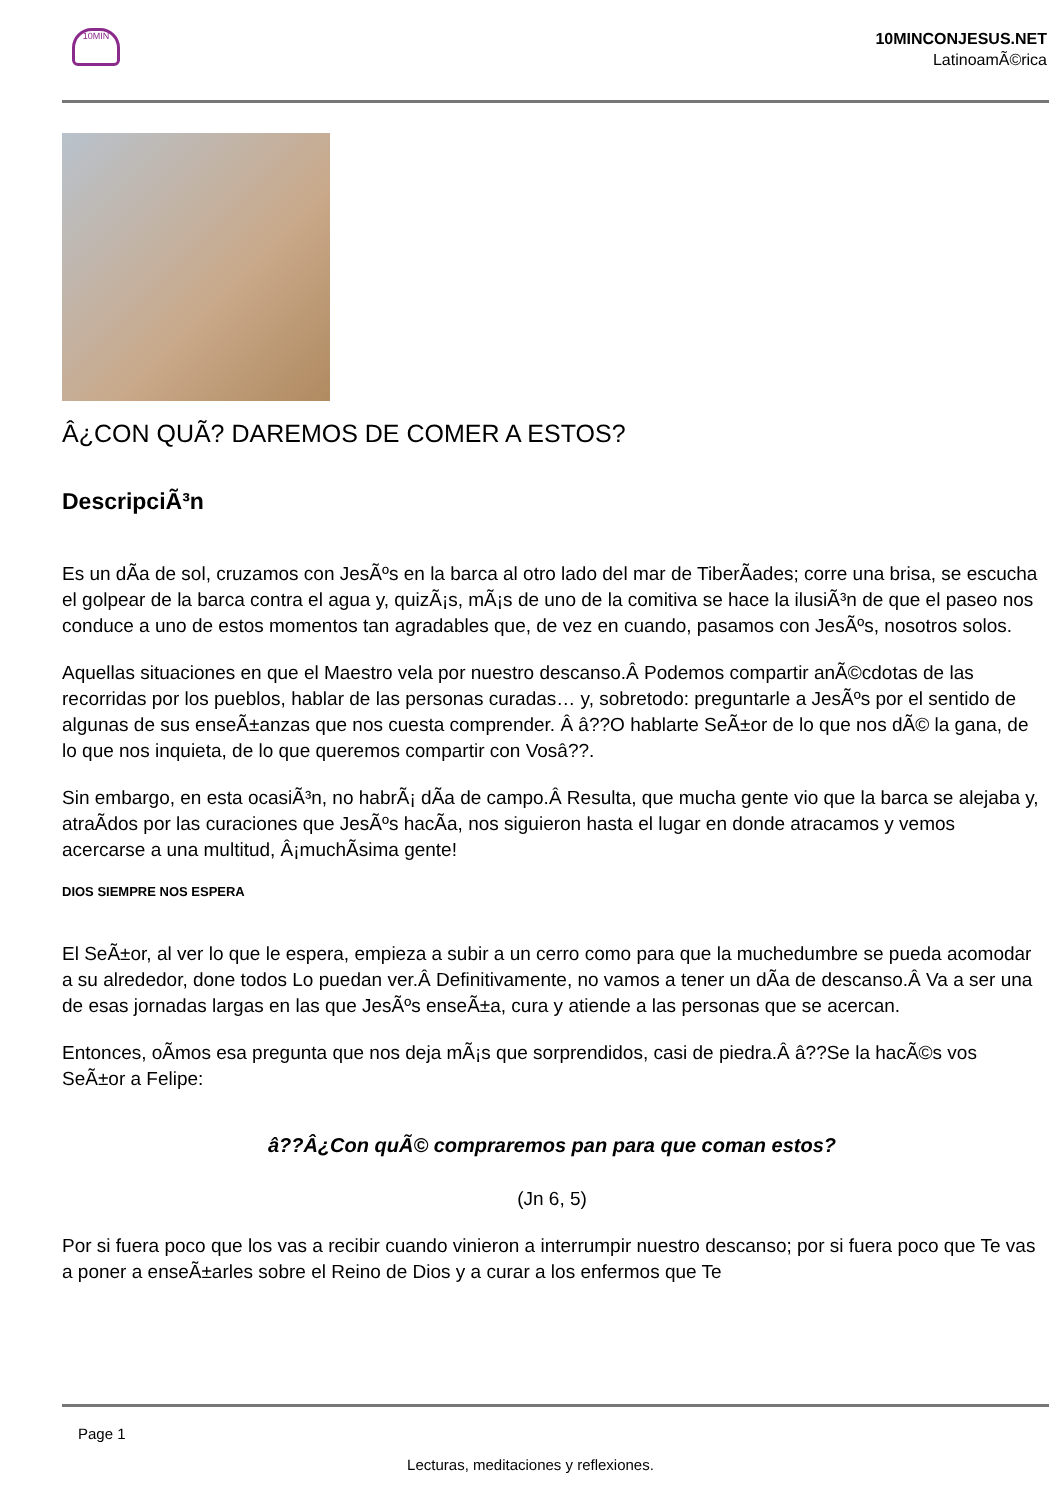10MIN
10MINCONJESUS.NET
LatinoamÃ©rica
Â¿CON QUÃ? DAREMOS DE COMER A ESTOS?
DescripciÃ³n
Es un dÃa de sol, cruzamos con JesÃºs en la barca al otro lado del mar de TiberÃades; corre una brisa, se escucha el golpear de la barca contra el agua y, quizÃ¡s, mÃ¡s de uno de la comitiva se hace la ilusiÃ³n de que el paseo nos conduce a uno de estos momentos tan agradables que, de vez en cuando, pasamos con JesÃºs, nosotros solos.
Aquellas situaciones en que el Maestro vela por nuestro descanso.Â Podemos compartir anÃ©cdotas de las recorridas por los pueblos, hablar de las personas curadas… y, sobretodo: preguntarle a JesÃºs por el sentido de algunas de sus enseÃ±anzas que nos cuesta comprender. Â â??O hablarte SeÃ±or de lo que nos dÃ© la gana, de lo que nos inquieta, de lo que queremos compartir con Vosâ??.
Sin embargo, en esta ocasiÃ³n, no habrÃ¡ dÃa de campo.Â Resulta, que mucha gente vio que la barca se alejaba y, atraÃdos por las curaciones que JesÃºs hacÃa, nos siguieron hasta el lugar en donde atracamos y vemos acercarse a una multitud, Â¡muchÃsima gente!
DIOS SIEMPRE NOS ESPERA
El SeÃ±or, al ver lo que le espera, empieza a subir a un cerro como para que la muchedumbre se pueda acomodar a su alrededor, done todos Lo puedan ver.Â Definitivamente, no vamos a tener un dÃa de descanso.Â Va a ser una de esas jornadas largas en las que JesÃºs enseÃ±a, cura y atiende a las personas que se acercan.
Entonces, oÃmos esa pregunta que nos deja mÃ¡s que sorprendidos, casi de piedra.Â â??Se la hacÃ©s vos SeÃ±or a Felipe:
â??Â¿Con quÃ© compraremos pan para que coman estos?
(Jn 6, 5)
Por si fuera poco que los vas a recibir cuando vinieron a interrumpir nuestro descanso; por si fuera poco que Te vas a poner a enseÃ±arles sobre el Reino de Dios y a curar a los enfermos que Te
Page 1
Lecturas, meditaciones y reflexiones.